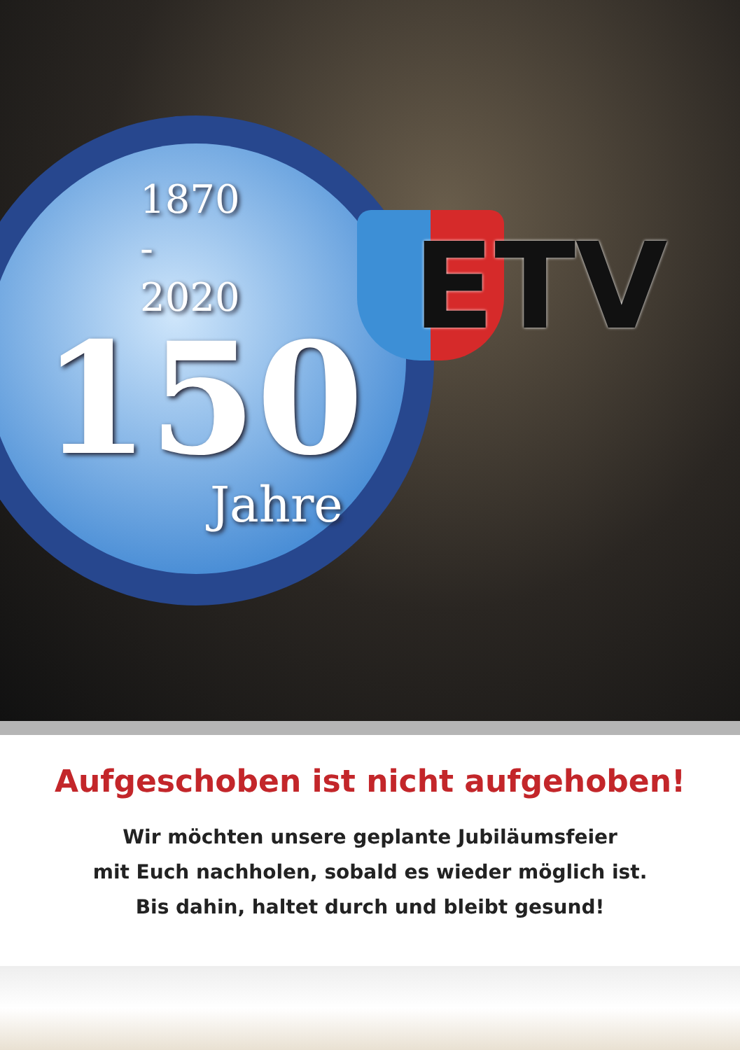ETV
1870
-
2020
150
Jahre
Aufgeschoben ist nicht aufgehoben!
Wir möchten unsere geplante Jubiläumsfeier
mit Euch nachholen, sobald es wieder möglich ist.
Bis dahin, haltet durch und bleibt gesund!